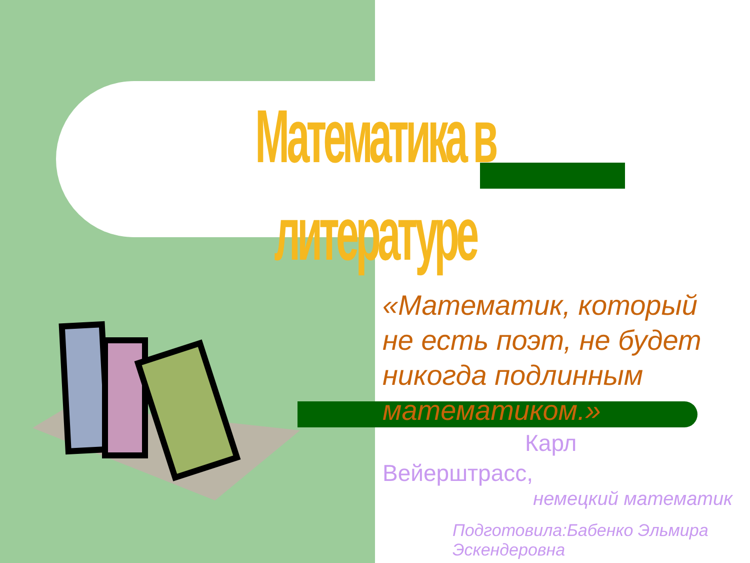Математика в литературе
«Математик, который не есть поэт, не будет никогда подлинным математиком.»
Карл
Вейерштрасс,
немецкий математик
Подготовила:Бабенко Эльмира Эскендеровна